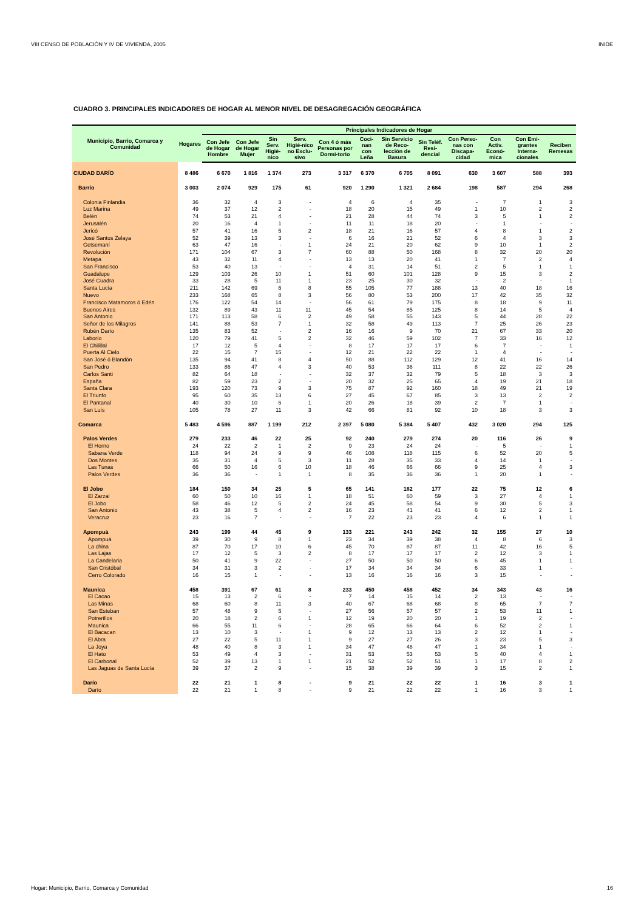VIII CENSO DE POBLACIÓN Y IV DE VIVIENDA, 2005 INIDE
CUADRO 3. PRINCIPALES INDICADORES DE HOGAR AL MENOR NIVEL DE DESAGREGACIÓN GEOGRÁFICA
| Municipio, Barrio, Comarca y Comunidad | Hogares | Principales Indicadores de Hogar | | | | | | | | | | | |
| --- | --- | --- | --- | --- | --- | --- | --- | --- | --- | --- | --- | --- | --- |
| | | Con Jefe de Hogar Hombre | Con Jefe de Hogar Mujer | Sin Serv. Higié-nico | Serv. Higié-nico no Exclu-sivo | Con 4 ó más Personas por Dormi-torio | Coci-nan con Leña | Sin Servicio de Reco-lección de Basura | Sin Teléf. Resi-dencial | Con Perso-nas con Discapa-cidad | Con Activ. Econó-mica | Con Emi-grantes Interna-cionales | Reciben Remesas |
| CIUDAD DARÍO | 8 486 | 6 670 | 1 816 | 1 374 | 273 | 3 317 | 6 370 | 6 705 | 8 091 | 630 | 3 607 | 588 | 393 |
| Barrio | 3 003 | 2 074 | 929 | 175 | 61 | 920 | 1 290 | 1 321 | 2 684 | 198 | 587 | 294 | 268 |
| Colonia Finlandia | 36 | 32 | 4 | 3 | - | 4 | 6 | 4 | 35 | - | 7 | 1 | 3 |
| Luz Marina | 49 | 37 | 12 | 2 | - | 18 | 20 | 15 | 49 | 1 | 10 | 2 | 2 |
| Belén | 74 | 53 | 21 | 4 | - | 21 | 28 | 44 | 74 | 3 | 5 | 1 | 2 |
| Jerusalén | 20 | 16 | 4 | 1 | - | 11 | 11 | 18 | 20 | - | 1 | - | - |
| Jericó | 57 | 41 | 16 | 5 | 2 | 18 | 21 | 16 | 57 | 4 | 8 | 1 | 2 |
| José Santos Zelaya | 52 | 39 | 13 | 3 | - | 6 | 16 | 21 | 52 | 6 | 4 | 3 | 3 |
| Getsemaní | 63 | 47 | 16 | - | 1 | 24 | 21 | 20 | 62 | 9 | 10 | 1 | 2 |
| Revolución | 171 | 104 | 67 | 3 | 7 | 60 | 88 | 50 | 168 | 8 | 32 | 20 | 20 |
| Metapa | 43 | 32 | 11 | 4 | - | 13 | 13 | 20 | 41 | 1 | 7 | 2 | 4 |
| San Francisco | 53 | 40 | 13 | - | - | 4 | 31 | 14 | 51 | 2 | 5 | 1 | 1 |
| Guadalupe | 129 | 103 | 26 | 10 | 1 | 51 | 60 | 101 | 128 | 9 | 15 | 3 | 2 |
| José Cuadra | 33 | 28 | 5 | 11 | 1 | 23 | 25 | 30 | 32 | - | 2 | - | 1 |
| Santa Lucía | 211 | 142 | 69 | 6 | 8 | 55 | 105 | 77 | 188 | 13 | 40 | 18 | 16 |
| Nuevo | 233 | 168 | 65 | 8 | 3 | 56 | 80 | 53 | 200 | 17 | 42 | 35 | 32 |
| Francisco Matamoros ó Edén | 176 | 122 | 54 | 14 | - | 56 | 61 | 79 | 175 | 8 | 18 | 9 | 11 |
| Buenos Aires | 132 | 89 | 43 | 11 | 11 | 45 | 54 | 85 | 125 | 8 | 14 | 5 | 4 |
| San Antonio | 171 | 113 | 58 | 6 | 2 | 49 | 58 | 55 | 143 | 5 | 44 | 28 | 22 |
| Señor de los Milagros | 141 | 88 | 53 | 7 | 1 | 32 | 58 | 49 | 113 | 7 | 25 | 26 | 23 |
| Rubén Darío | 135 | 83 | 52 | - | 2 | 16 | 16 | 9 | 70 | 21 | 67 | 33 | 20 |
| Laborío | 120 | 79 | 41 | 5 | 2 | 32 | 46 | 59 | 102 | 7 | 33 | 16 | 12 |
| El Chilillal | 17 | 12 | 5 | 4 | - | 8 | 17 | 17 | 17 | 6 | 7 | - | 1 |
| Puerta Al Cielo | 22 | 15 | 7 | 15 | - | 12 | 21 | 22 | 22 | 1 | 4 | - | - |
| San José ó Blandón | 135 | 94 | 41 | 8 | 4 | 50 | 88 | 112 | 129 | 12 | 41 | 16 | 14 |
| San Pedro | 133 | 86 | 47 | 4 | 3 | 40 | 53 | 36 | 111 | 8 | 22 | 22 | 26 |
| Carlos Santi | 82 | 64 | 18 | - | - | 32 | 37 | 32 | 79 | 5 | 18 | 3 | 3 |
| España | 82 | 59 | 23 | 2 | - | 20 | 32 | 25 | 65 | 4 | 19 | 21 | 18 |
| Santa Clara | 193 | 120 | 73 | 9 | 3 | 75 | 87 | 92 | 160 | 18 | 49 | 21 | 19 |
| El Triunfo | 95 | 60 | 35 | 13 | 6 | 27 | 45 | 67 | 85 | 3 | 13 | 2 | 2 |
| El Pantanal | 40 | 30 | 10 | 6 | 1 | 20 | 26 | 18 | 39 | 2 | 7 | 1 | - |
| San Luís | 105 | 78 | 27 | 11 | 3 | 42 | 66 | 81 | 92 | 10 | 18 | 3 | 3 |
| Comarca | 5 483 | 4 596 | 887 | 1 199 | 212 | 2 397 | 5 080 | 5 384 | 5 407 | 432 | 3 020 | 294 | 125 |
| Palos Verdes | 279 | 233 | 46 | 22 | 25 | 92 | 240 | 279 | 274 | 20 | 116 | 26 | 9 |
| El Horno | 24 | 22 | 2 | 1 | 2 | 9 | 23 | 24 | 24 | - | 5 | - | 1 |
| Sabana Verde | 118 | 94 | 24 | 9 | 9 | 46 | 108 | 118 | 115 | 6 | 52 | 20 | 5 |
| Dos Montes | 35 | 31 | 4 | 5 | 3 | 11 | 28 | 35 | 33 | 4 | 14 | 1 | - |
| Las Tunas | 66 | 50 | 16 | 6 | 10 | 18 | 46 | 66 | 66 | 9 | 25 | 4 | 3 |
| Palos Verdes | 36 | 36 | - | 1 | 1 | 8 | 35 | 36 | 36 | 1 | 20 | 1 | - |
| El Jobo | 184 | 150 | 34 | 25 | 5 | 65 | 141 | 182 | 177 | 22 | 75 | 12 | 6 |
| El Zarzal | 60 | 50 | 10 | 16 | 1 | 18 | 51 | 60 | 59 | 3 | 27 | 4 | 1 |
| El Jobo | 58 | 46 | 12 | 5 | 2 | 24 | 45 | 58 | 54 | 9 | 30 | 5 | 3 |
| San Antonio | 43 | 38 | 5 | 4 | 2 | 16 | 23 | 41 | 41 | 6 | 12 | 2 | 1 |
| Veracruz | 23 | 16 | 7 | - | - | 7 | 22 | 23 | 23 | 4 | 6 | 1 | 1 |
| Apompuá | 243 | 199 | 44 | 45 | 9 | 133 | 221 | 243 | 242 | 32 | 155 | 27 | 10 |
| Apompuá | 39 | 30 | 9 | 8 | 1 | 23 | 34 | 39 | 38 | 4 | 8 | 6 | 3 |
| La china | 87 | 70 | 17 | 10 | 6 | 45 | 70 | 87 | 87 | 11 | 42 | 16 | 5 |
| Las Lajas | 17 | 12 | 5 | 3 | 2 | 8 | 17 | 17 | 17 | 2 | 12 | 3 | 1 |
| La Candelaria | 50 | 41 | 9 | 22 | - | 27 | 50 | 50 | 50 | 6 | 45 | 1 | 1 |
| San Cristóbal | 34 | 31 | 3 | 2 | - | 17 | 34 | 34 | 34 | 6 | 33 | 1 | - |
| Cerro Colorado | 16 | 15 | 1 | - | - | 13 | 16 | 16 | 16 | 3 | 15 | - | - |
| Maunica | 458 | 391 | 67 | 61 | 8 | 233 | 450 | 458 | 452 | 34 | 343 | 43 | 16 |
| El Cacao | 15 | 13 | 2 | 6 | - | 7 | 14 | 15 | 14 | 2 | 13 | - | - |
| Las Minas | 68 | 60 | 8 | 11 | 3 | 40 | 67 | 68 | 68 | 8 | 65 | 7 | 7 |
| San Esteban | 57 | 48 | 9 | 5 | - | 27 | 56 | 57 | 57 | 2 | 53 | 11 | 1 |
| Potrerillos | 20 | 18 | 2 | 6 | 1 | 12 | 19 | 20 | 20 | 1 | 19 | 2 | - |
| Maunica | 66 | 55 | 11 | 6 | - | 28 | 65 | 66 | 64 | 6 | 52 | 2 | 1 |
| El Bacacan | 13 | 10 | 3 | - | 1 | 9 | 12 | 13 | 13 | 2 | 12 | 1 | - |
| El Abra | 27 | 22 | 5 | 11 | 1 | 9 | 27 | 27 | 26 | 3 | 23 | 5 | 3 |
| La Joya | 48 | 40 | 8 | 3 | 1 | 34 | 47 | 48 | 47 | 1 | 34 | 1 | - |
| El Hato | 53 | 49 | 4 | 3 | - | 31 | 53 | 53 | 53 | 5 | 40 | 4 | 1 |
| El Carbonal | 52 | 39 | 13 | 1 | 1 | 21 | 52 | 52 | 51 | 1 | 17 | 8 | 2 |
| Las Jaguas de Santa Lucía | 39 | 37 | 2 | 9 | - | 15 | 38 | 39 | 39 | 3 | 15 | 2 | 1 |
| Darío | 22 | 21 | 1 | 8 | - | 9 | 21 | 22 | 22 | 1 | 16 | 3 | 1 |
| Darío | 22 | 21 | 1 | 8 | - | 9 | 21 | 22 | 22 | 1 | 16 | 3 | 1 |
Hogar: Municipio, Barrio, Comarca y Comunidad 16